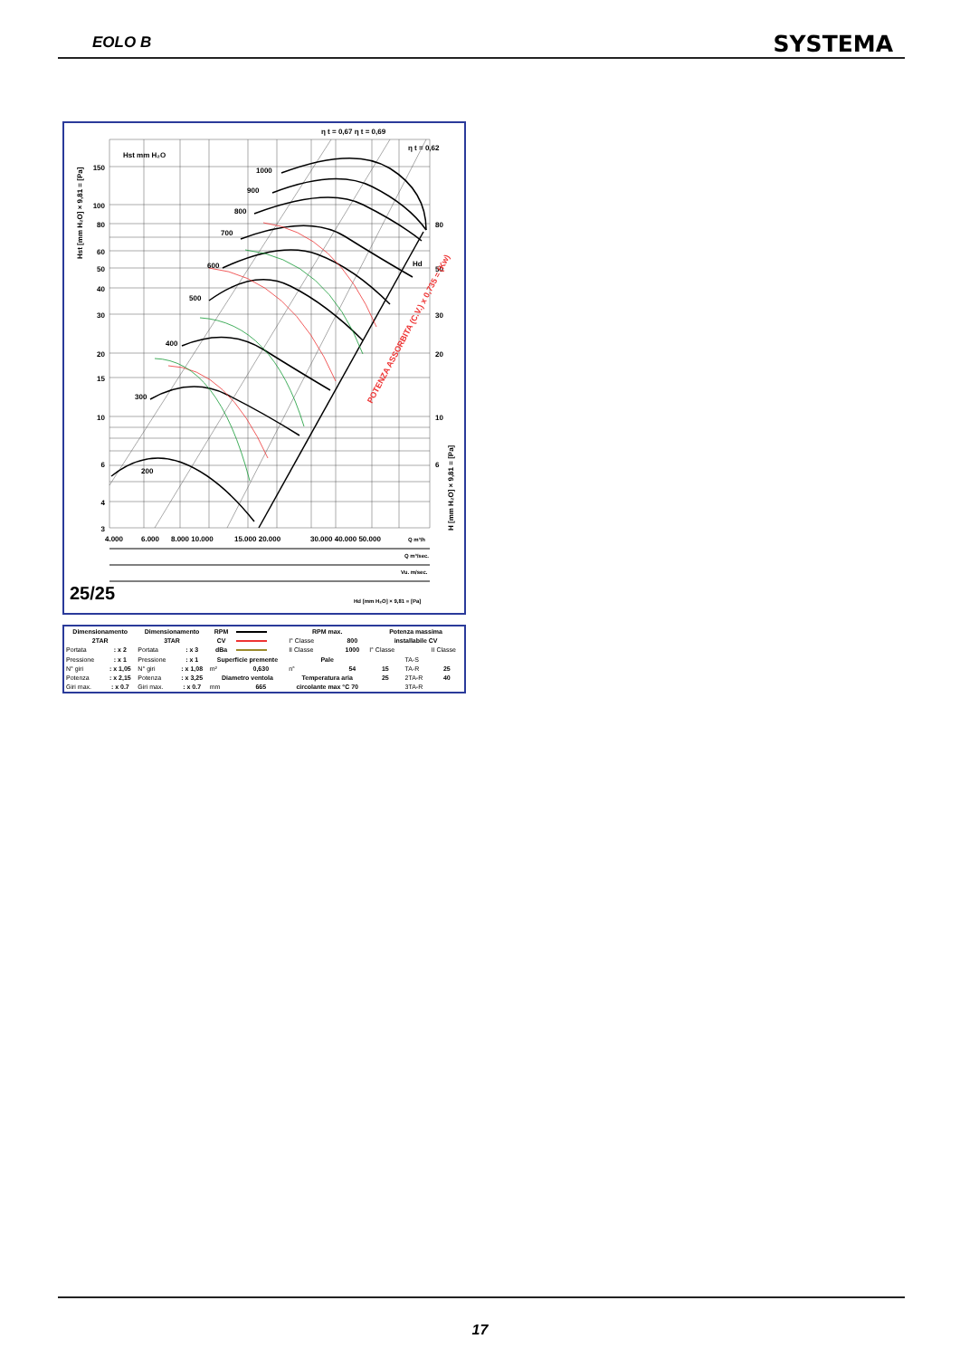EOLO B SYSTEMA
η t = 0,67 η t = 0,69
η t = 0,62
Hst mm H₂O
150
100
80
60
50
40
30
20
15
10
6
4
3
80
50
30
20
10
6
200
300
400
500
600
700
800
900
1000
Hd
POTENZA ASSORBITA (C.V.) x 0,735 = (Kw)
Hst [mm H₂O] × 9,81 = [Pa]
H [mm H₂O] × 9,81 = [Pa]
4.000
6.000
8.000 10.000
15.000 20.000
30.000 40.000 50.000
Q m³/h
Q m³/sec.
Vu. m/sec.
25/25
Hd [mm H₂O] × 9,81 = [Pa]
| Dimensionamento | | Dimensionamento | | RPM | | RPM max. | | Potenza massima | | |
| 2TAR | | 3TAR | | CV | | I° Classe | 800 | installabile CV | | |
| Portata | : x 2 | Portata | : x 3 | dBa | | II Classe | 1000 | I° Classe | | II Classe |
| Pressione | : x 1 | Pressione | : x 1 | Superficie premente | | Pale | | | TA-S | |
| N° giri | : x 1,05 | N° giri | : x 1,08 | m² | 0,630 | n° | 54 | 15 | TA-R | 25 |
| Potenza | : x 2,15 | Potenza | : x 3,25 | Diametro ventola | | Temperatura aria | | 25 | 2TA-R | 40 |
| Giri max. | : x 0.7 | Giri max. | : x 0.7 | mm | 665 | circolante max °C 70 | | | 3TA-R | |
17